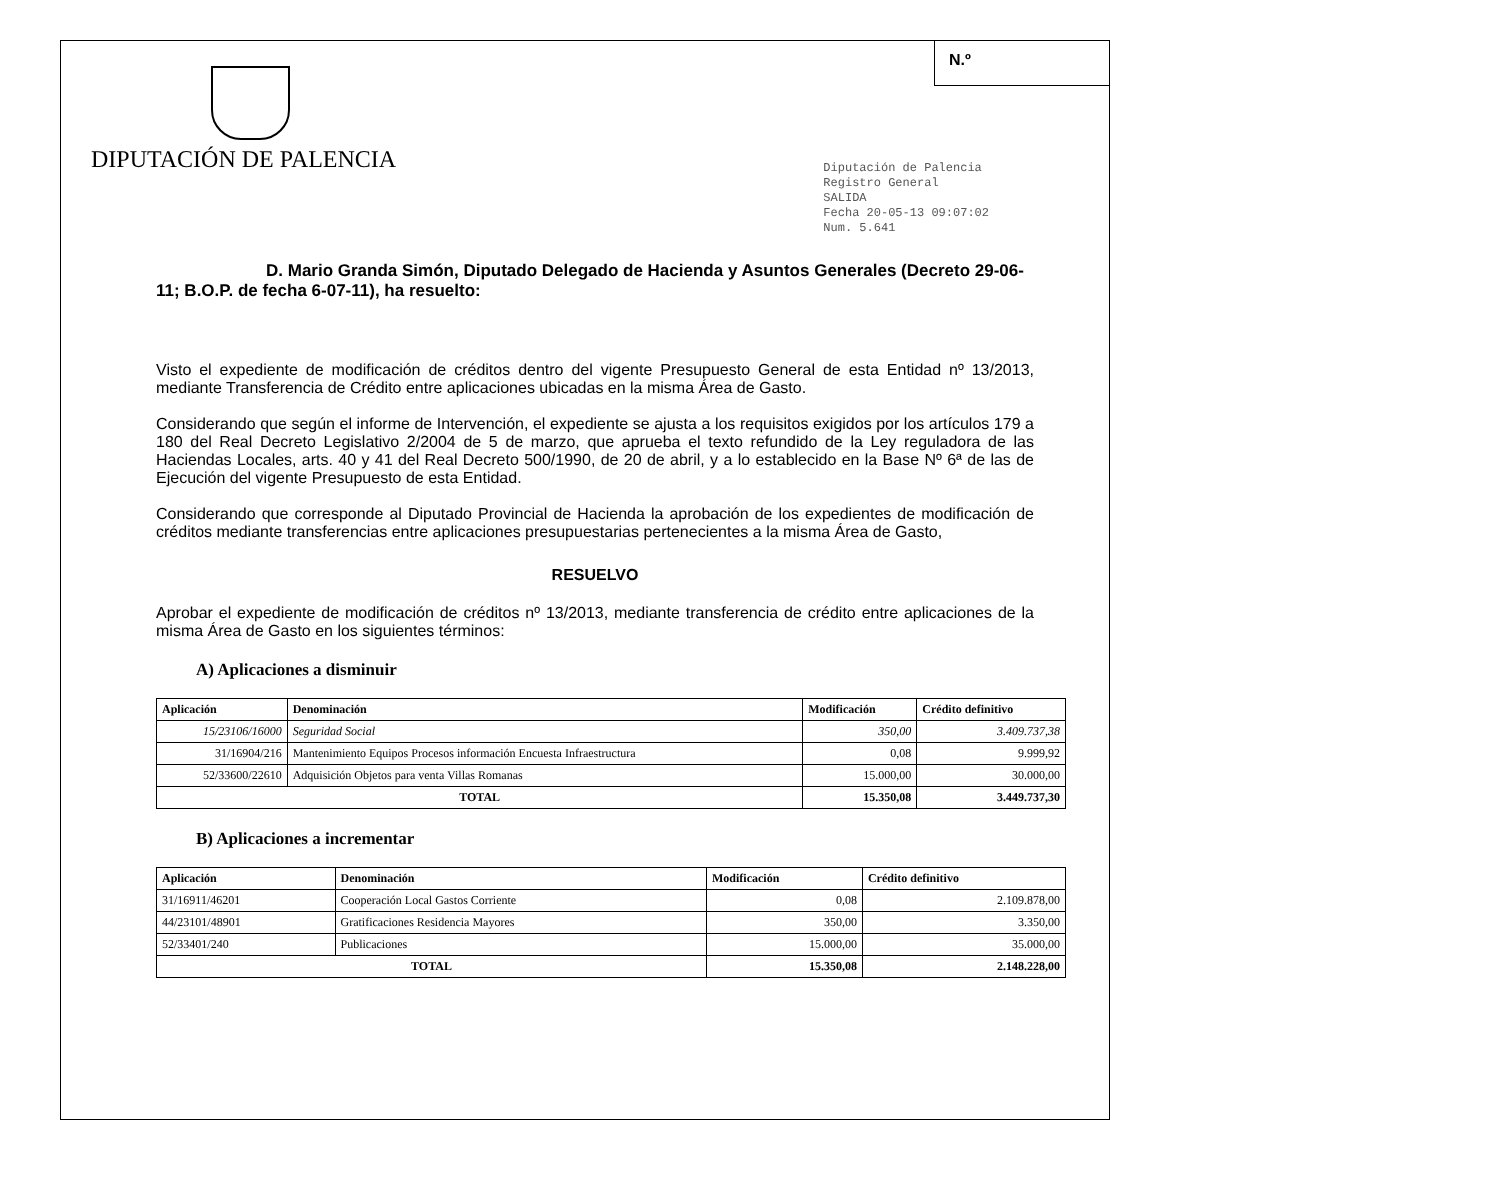N.º
DIPUTACIÓN DE PALENCIA
Diputación de Palencia
Registro General
SALIDA
Fecha 20-05-13 09:07:02
Num. 5.641
D. Mario Granda Simón, Diputado Delegado de Hacienda y Asuntos Generales (Decreto 29-06-11; B.O.P. de fecha 6-07-11), ha resuelto:
Visto el expediente de modificación de créditos dentro del vigente Presupuesto General de esta Entidad nº 13/2013, mediante Transferencia de Crédito entre aplicaciones ubicadas en la misma Área de Gasto.
Considerando que según el informe de Intervención, el expediente se ajusta a los requisitos exigidos por los artículos 179 a 180 del Real Decreto Legislativo 2/2004 de 5 de marzo, que aprueba el texto refundido de la Ley reguladora de las Haciendas Locales, arts. 40 y 41 del Real Decreto 500/1990, de 20 de abril, y a lo establecido en la Base Nº 6ª de las de Ejecución del vigente Presupuesto de esta Entidad.
Considerando que corresponde al Diputado Provincial de Hacienda la aprobación de los expedientes de modificación de créditos mediante transferencias entre aplicaciones presupuestarias pertenecientes a la misma Área de Gasto,
RESUELVO
Aprobar el expediente de modificación de créditos nº 13/2013, mediante transferencia de crédito entre aplicaciones de la misma Área de Gasto en los siguientes términos:
A) Aplicaciones a disminuir
| Aplicación | Denominación | Modificación | Crédito definitivo |
| --- | --- | --- | --- |
| 15/23106/16000 | Seguridad Social | 350,00 | 3.409.737,38 |
| 31/16904/216 | Mantenimiento Equipos Procesos información Encuesta Infraestructura | 0,08 | 9.999,92 |
| 52/33600/22610 | Adquisición Objetos para venta Villas Romanas | 15.000,00 | 30.000,00 |
| TOTAL | | 15.350,08 | 3.449.737,30 |
B) Aplicaciones a incrementar
| Aplicación | Denominación | Modificación | Crédito definitivo |
| --- | --- | --- | --- |
| 31/16911/46201 | Cooperación Local Gastos Corriente | 0,08 | 2.109.878,00 |
| 44/23101/48901 | Gratificaciones Residencia Mayores | 350,00 | 3.350,00 |
| 52/33401/240 | Publicaciones | 15.000,00 | 35.000,00 |
| TOTAL | | 15.350,08 | 2.148.228,00 |